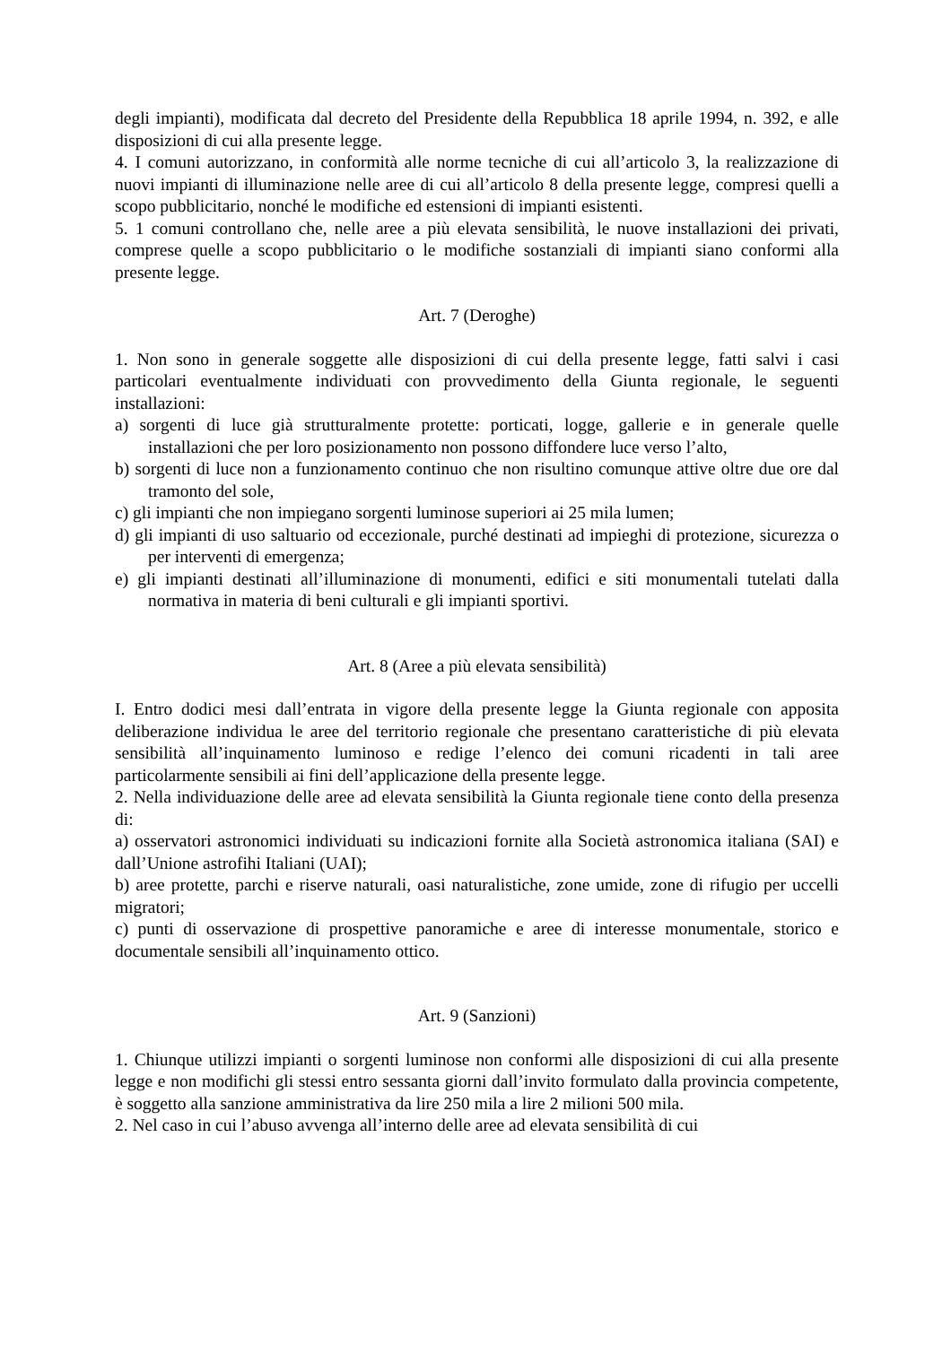degli impianti), modificata dal decreto del Presidente della Repubblica 18 aprile 1994, n. 392, e alle disposizioni di cui alla presente legge.
4. I comuni autorizzano, in conformità alle norme tecniche di cui all’articolo 3, la realizzazione di nuovi impianti di illuminazione nelle aree di cui all’articolo 8 della presente legge, compresi quelli a scopo pubblicitario, nonché le modifiche ed estensioni di impianti esistenti.
5. 1 comuni controllano che, nelle aree a più elevata sensibilità, le nuove installazioni dei privati, comprese quelle a scopo pubblicitario o le modifiche sostanziali di impianti siano conformi alla presente legge.
Art. 7 (Deroghe)
1. Non sono in generale soggette alle disposizioni di cui della presente legge, fatti salvi i casi particolari eventualmente individuati con provvedimento della Giunta regionale, le seguenti installazioni:
a) sorgenti di luce già strutturalmente protette: porticati, logge, gallerie e in generale quelle installazioni che per loro posizionamento non possono diffondere luce verso l’alto,
b) sorgenti di luce non a funzionamento continuo che non risultino comunque attive oltre due ore dal tramonto del sole,
c) gli impianti che non impiegano sorgenti luminose superiori ai 25 mila lumen;
d) gli impianti di uso saltuario od eccezionale, purché destinati ad impieghi di protezione, sicurezza o per interventi di emergenza;
e) gli impianti destinati all’illuminazione di monumenti, edifici e siti monumentali tutelati dalla normativa in materia di beni culturali e gli impianti sportivi.
Art. 8 (Aree a più elevata sensibilità)
I. Entro dodici mesi dall’entrata in vigore della presente legge la Giunta regionale con apposita deliberazione individua le aree del territorio regionale che presentano caratteristiche di più elevata sensibilità all’inquinamento luminoso e redige l’elenco dei comuni ricadenti in tali aree particolarmente sensibili ai fini dell’applicazione della presente legge.
2. Nella individuazione delle aree ad elevata sensibilità la Giunta regionale tiene conto della presenza di:
a) osservatori astronomici individuati su indicazioni fornite alla Società astronomica italiana (SAI) e dall’Unione astrofihi Italiani (UAI);
b) aree protette, parchi e riserve naturali, oasi naturalistiche, zone umide, zone di rifugio per uccelli migratori;
c) punti di osservazione di prospettive panoramiche e aree di interesse monumentale, storico e documentale sensibili all’inquinamento ottico.
Art. 9 (Sanzioni)
1. Chiunque utilizzi impianti o sorgenti luminose non conformi alle disposizioni di cui alla presente legge e non modifichi gli stessi entro sessanta giorni dall’invito formulato dalla provincia competente, è soggetto alla sanzione amministrativa da lire 250 mila a lire 2 milioni 500 mila.
2. Nel caso in cui l’abuso avvenga all’interno delle aree ad elevata sensibilità di cui